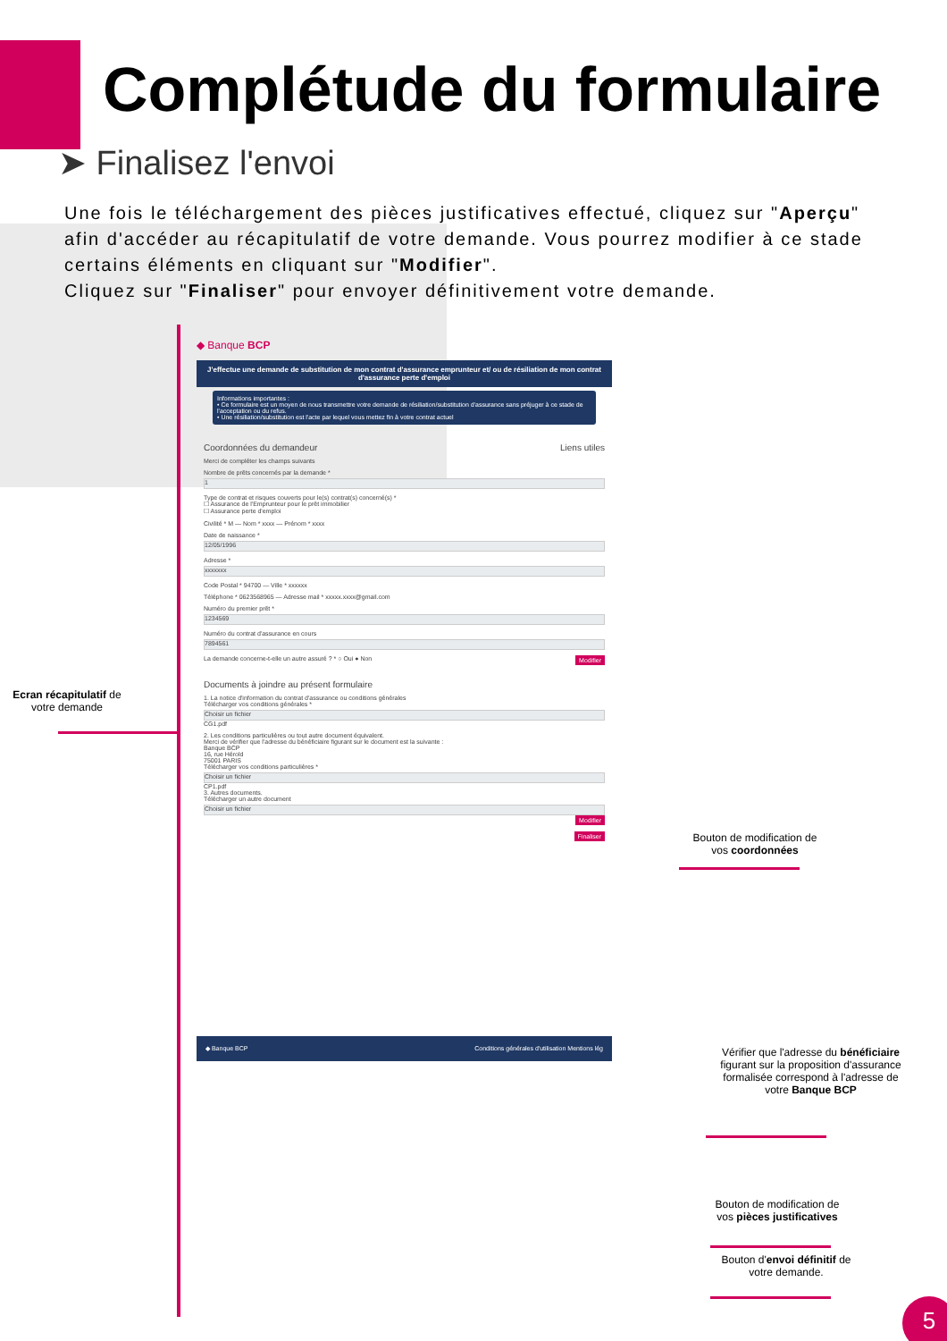Complétude du formulaire
➤ Finalisez l'envoi
Une fois le téléchargement des pièces justificatives effectué, cliquez sur "Aperçu" afin d'accéder au récapitulatif de votre demande. Vous pourrez modifier à ce stade certains éléments en cliquant sur "Modifier".
Cliquez sur "Finaliser" pour envoyer définitivement votre demande.
◆ Banque BCP
J'effectue une demande de substitution de mon contrat d'assurance emprunteur et/ ou de résiliation de mon contrat d'assurance perte d'emploi
Informations importantes :
• Ce formulaire est un moyen de nous transmettre votre demande de résiliation/substitution d'assurance sans préjuger à ce stade de l'acceptation ou du refus.
• Une résiliation/substitution est l'acte par lequel vous mettez fin à votre contrat actuel
Coordonnées du demandeur Liens utiles
Merci de compléter les champs suivants
Nombre de prêts concernés par la demande *
1
Type de contrat et risques couverts pour le(s) contrat(s) concerné(s) *
☐ Assurance de l'Emprunteur pour le prêt immobilier
☐ Assurance perte d'emploi
Civilité * M — Nom * xxxx — Prénom * xxxx
Date de naissance *
12/05/1996
Adresse *
xxxxxxx
Code Postal * 94700 — Ville * xxxxxx
Téléphone * 0623568965 — Adresse mail * xxxxx.xxxx@gmail.com
Numéro du premier prêt *
1234569
Numéro du contrat d'assurance en cours
7894561
La demande concerne-t-elle un autre assuré ? * ○ Oui ● Non Modifier
Documents à joindre au présent formulaire
1. La notice d'information du contrat d'assurance ou conditions générales
Télécharger vos conditions générales *
Choisir un fichier
CG1.pdf
2. Les conditions particulières ou tout autre document équivalent.
Merci de vérifier que l'adresse du bénéficiaire figurant sur le document est la suivante :
Banque BCP
16, rue Hérold
75001 PARIS
Télécharger vos conditions particulières *
Choisir un fichier
CP1.pdf
3. Autres documents.
Télécharger un autre document
Choisir un fichier
Modifier
Finaliser
◆ Banque BCP Conditions générales d'utilisation Mentions lég
Ecran récapitulatif de votre demande
Bouton de modification de vos coordonnées
Vérifier que l'adresse du bénéficiaire figurant sur la proposition d'assurance formalisée correspond à l'adresse de votre Banque BCP
Bouton de modification de vos pièces justificatives
Bouton d'envoi définitif de votre demande.
5